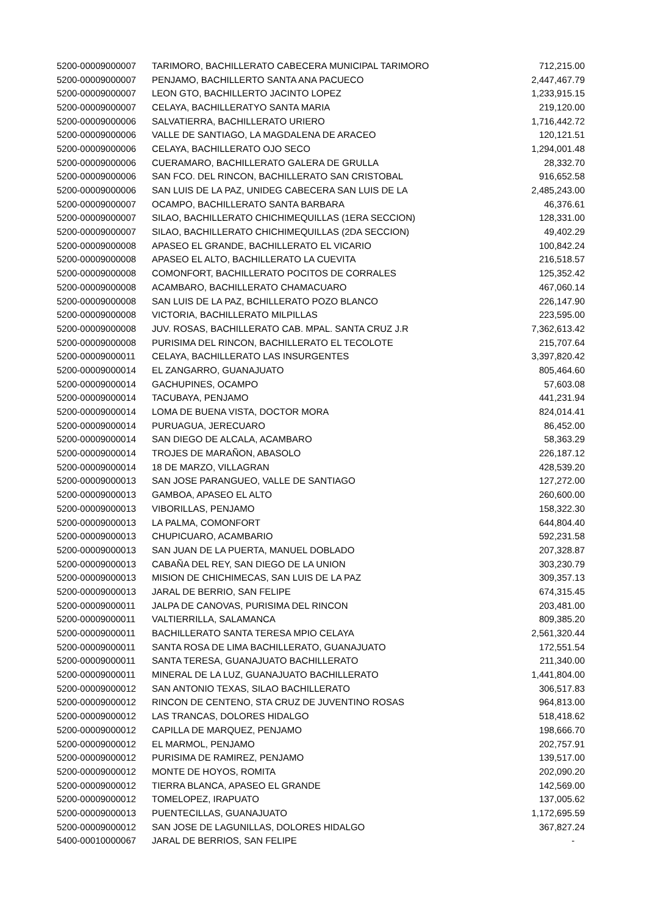| 5200-00009000007 | TARIMORO, BACHILLERATO CABECERA MUNICIPAL TARIMORO | 712,215.00 |
| 5200-00009000007 | PENJAMO, BACHILLERTO SANTA ANA PACUECO | 2,447,467.79 |
| 5200-00009000007 | LEON GTO, BACHILLERTO JACINTO LOPEZ | 1,233,915.15 |
| 5200-00009000007 | CELAYA, BACHILLERATYO SANTA MARIA | 219,120.00 |
| 5200-00009000006 | SALVATIERRA, BACHILLERATO URIERO | 1,716,442.72 |
| 5200-00009000006 | VALLE DE SANTIAGO, LA MAGDALENA DE ARACEO | 120,121.51 |
| 5200-00009000006 | CELAYA, BACHILLERATO OJO SECO | 1,294,001.48 |
| 5200-00009000006 | CUERAMARO, BACHILLERATO GALERA DE GRULLA | 28,332.70 |
| 5200-00009000006 | SAN FCO. DEL RINCON, BACHILLERATO SAN CRISTOBAL | 916,652.58 |
| 5200-00009000006 | SAN LUIS DE LA PAZ, UNIDEG CABECERA SAN LUIS DE LA | 2,485,243.00 |
| 5200-00009000007 | OCAMPO, BACHILLERATO SANTA BARBARA | 46,376.61 |
| 5200-00009000007 | SILAO, BACHILLERATO CHICHIMEQUILLAS (1ERA SECCION) | 128,331.00 |
| 5200-00009000007 | SILAO, BACHILLERATO CHICHIMEQUILLAS (2DA SECCION) | 49,402.29 |
| 5200-00009000008 | APASEO EL GRANDE, BACHILLERATO EL VICARIO | 100,842.24 |
| 5200-00009000008 | APASEO EL ALTO, BACHILLERATO LA CUEVITA | 216,518.57 |
| 5200-00009000008 | COMONFORT, BACHILLERATO POCITOS DE CORRALES | 125,352.42 |
| 5200-00009000008 | ACAMBARO, BACHILLERATO CHAMACUARO | 467,060.14 |
| 5200-00009000008 | SAN LUIS DE LA PAZ, BCHILLERATO POZO BLANCO | 226,147.90 |
| 5200-00009000008 | VICTORIA, BACHILLERATO MILPILLAS | 223,595.00 |
| 5200-00009000008 | JUV. ROSAS, BACHILLERATO CAB. MPAL. SANTA CRUZ J.R | 7,362,613.42 |
| 5200-00009000008 | PURISIMA DEL RINCON, BACHILLERATO EL TECOLOTE | 215,707.64 |
| 5200-00009000011 | CELAYA, BACHILLERATO LAS INSURGENTES | 3,397,820.42 |
| 5200-00009000014 | EL ZANGARRO, GUANAJUATO | 805,464.60 |
| 5200-00009000014 | GACHUPINES, OCAMPO | 57,603.08 |
| 5200-00009000014 | TACUBAYA, PENJAMO | 441,231.94 |
| 5200-00009000014 | LOMA DE BUENA VISTA, DOCTOR MORA | 824,014.41 |
| 5200-00009000014 | PURUAGUA, JERECUARO | 86,452.00 |
| 5200-00009000014 | SAN DIEGO DE ALCALA, ACAMBARO | 58,363.29 |
| 5200-00009000014 | TROJES DE MARAÑON, ABASOLO | 226,187.12 |
| 5200-00009000014 | 18 DE MARZO, VILLAGRAN | 428,539.20 |
| 5200-00009000013 | SAN JOSE PARANGUEO, VALLE DE SANTIAGO | 127,272.00 |
| 5200-00009000013 | GAMBOA, APASEO EL ALTO | 260,600.00 |
| 5200-00009000013 | VIBORILLAS, PENJAMO | 158,322.30 |
| 5200-00009000013 | LA PALMA, COMONFORT | 644,804.40 |
| 5200-00009000013 | CHUPICUARO, ACAMBARIO | 592,231.58 |
| 5200-00009000013 | SAN JUAN DE LA PUERTA, MANUEL DOBLADO | 207,328.87 |
| 5200-00009000013 | CABAÑA DEL REY, SAN DIEGO DE LA UNION | 303,230.79 |
| 5200-00009000013 | MISION DE CHICHIMECAS, SAN LUIS DE LA PAZ | 309,357.13 |
| 5200-00009000013 | JARAL DE BERRIO, SAN FELIPE | 674,315.45 |
| 5200-00009000011 | JALPA DE CANOVAS, PURISIMA DEL RINCON | 203,481.00 |
| 5200-00009000011 | VALTIERRILLA, SALAMANCA | 809,385.20 |
| 5200-00009000011 | BACHILLERATO SANTA TERESA MPIO CELAYA | 2,561,320.44 |
| 5200-00009000011 | SANTA ROSA DE LIMA BACHILLERATO, GUANAJUATO | 172,551.54 |
| 5200-00009000011 | SANTA TERESA, GUANAJUATO BACHILLERATO | 211,340.00 |
| 5200-00009000011 | MINERAL DE LA LUZ, GUANAJUATO BACHILLERATO | 1,441,804.00 |
| 5200-00009000012 | SAN ANTONIO TEXAS, SILAO BACHILLERATO | 306,517.83 |
| 5200-00009000012 | RINCON DE CENTENO, STA CRUZ DE JUVENTINO ROSAS | 964,813.00 |
| 5200-00009000012 | LAS TRANCAS, DOLORES HIDALGO | 518,418.62 |
| 5200-00009000012 | CAPILLA DE MARQUEZ, PENJAMO | 198,666.70 |
| 5200-00009000012 | EL MARMOL, PENJAMO | 202,757.91 |
| 5200-00009000012 | PURISIMA DE RAMIREZ, PENJAMO | 139,517.00 |
| 5200-00009000012 | MONTE DE HOYOS, ROMITA | 202,090.20 |
| 5200-00009000012 | TIERRA BLANCA, APASEO EL GRANDE | 142,569.00 |
| 5200-00009000012 | TOMELOPEZ, IRAPUATO | 137,005.62 |
| 5200-00009000013 | PUENTECILLAS, GUANAJUATO | 1,172,695.59 |
| 5200-00009000012 | SAN JOSE DE LAGUNILLAS, DOLORES HIDALGO | 367,827.24 |
| 5400-00010000067 | JARAL DE BERRIOS, SAN FELIPE | - |